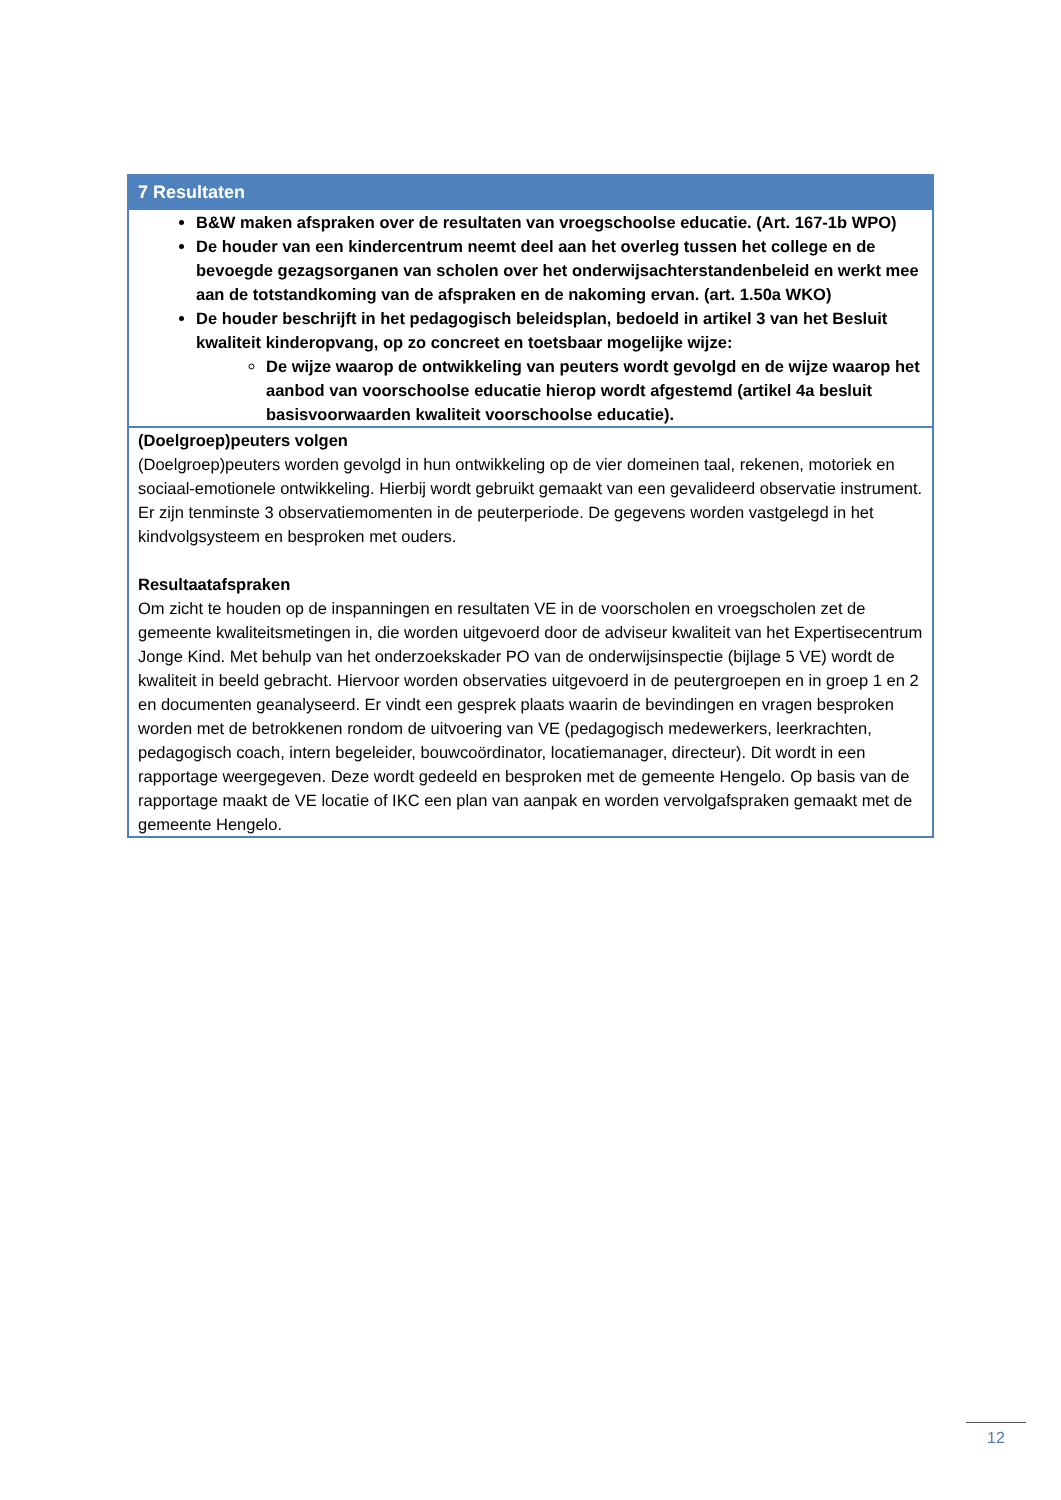| 7 Resultaten |
| --- |
| B&W maken afspraken over de resultaten van vroegschoolse educatie. (Art. 167-1b WPO) De houder van een kindercentrum neemt deel aan het overleg tussen het college en de bevoegde gezagsorganen van scholen over het onderwijsachterstandenbeleid en werkt mee aan de totstandkoming van de afspraken en de nakoming ervan. (art. 1.50a WKO) De houder beschrijft in het pedagogisch beleidsplan, bedoeld in artikel 3 van het Besluit kwaliteit kinderopvang, op zo concreet en toetsbaar mogelijke wijze: De wijze waarop de ontwikkeling van peuters wordt gevolgd en de wijze waarop het aanbod van voorschoolse educatie hierop wordt afgestemd (artikel 4a besluit basisvoorwaarden kwaliteit voorschoolse educatie). |
| (Doelgroep)peuters volgen (Doelgroep)peuters worden gevolgd in hun ontwikkeling op de vier domeinen taal, rekenen, motoriek en sociaal-emotionele ontwikkeling. Hierbij wordt gebruikt gemaakt van een gevalideerd observatie instrument. Er zijn tenminste 3 observatiemomenten in de peuterperiode. De gegevens worden vastgelegd in het kindvolgsysteem en besproken met ouders. Resultaatafspraken Om zicht te houden op de inspanningen en resultaten VE in de voorscholen en vroegscholen zet de gemeente kwaliteitsmetingen in, die worden uitgevoerd door de adviseur kwaliteit van het Expertisecentrum Jonge Kind. Met behulp van het onderzoekskader PO van de onderwijsinspectie (bijlage 5 VE) wordt de kwaliteit in beeld gebracht. Hiervoor worden observaties uitgevoerd in de peutergroepen en in groep 1 en 2 en documenten geanalyseerd. Er vindt een gesprek plaats waarin de bevindingen en vragen besproken worden met de betrokkenen rondom de uitvoering van VE (pedagogisch medewerkers, leerkrachten, pedagogisch coach, intern begeleider, bouwcoördinator, locatiemanager, directeur). Dit wordt in een rapportage weergegeven. Deze wordt gedeeld en besproken met de gemeente Hengelo. Op basis van de rapportage maakt de VE locatie of IKC een plan van aanpak en worden vervolgafspraken gemaakt met de gemeente Hengelo. |
12